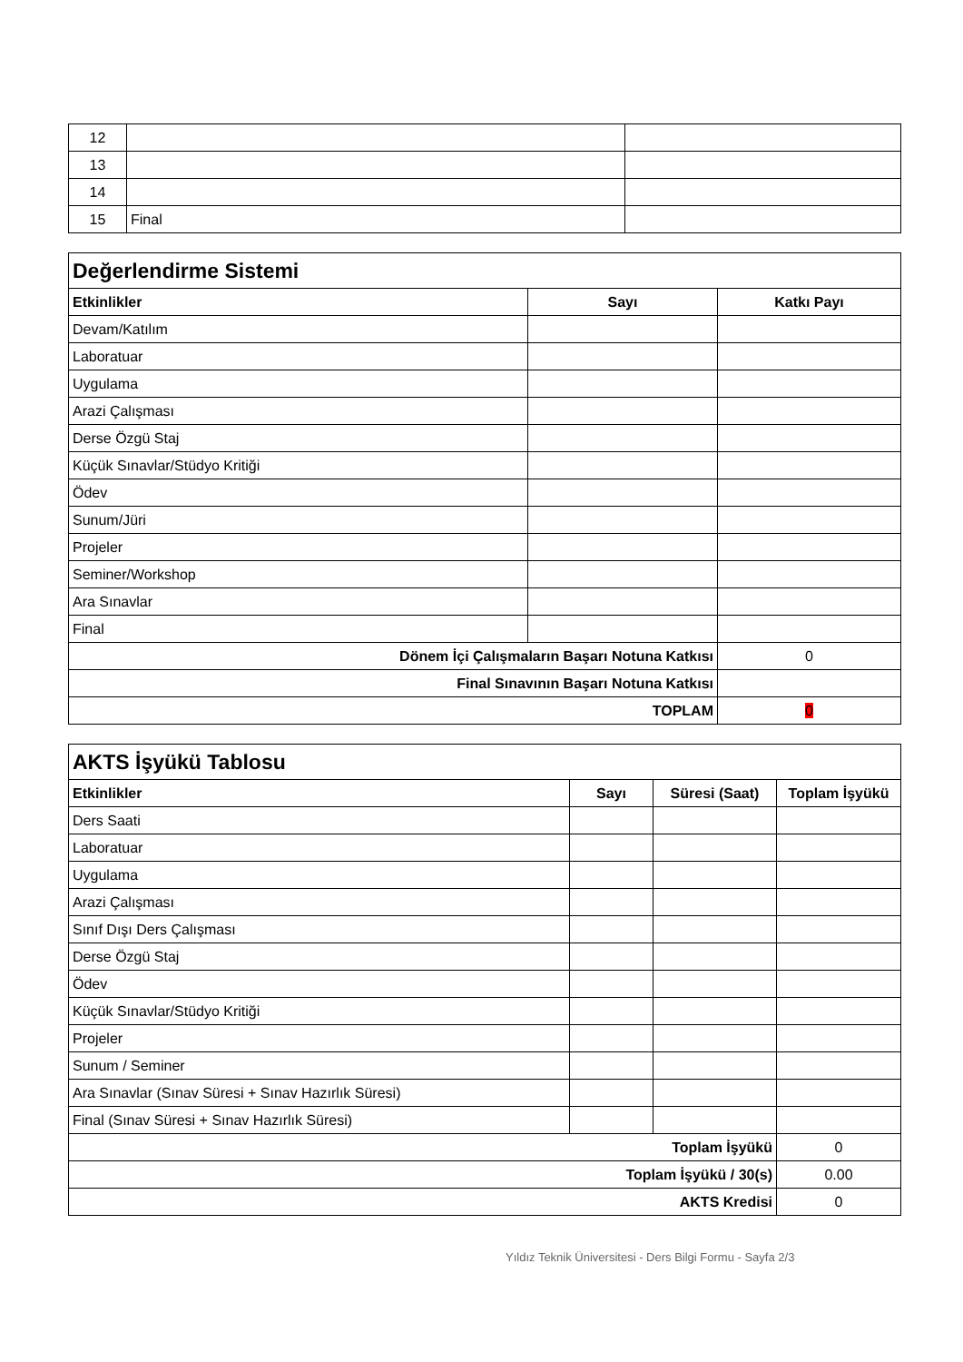| 12 | | |
| 13 | | |
| 14 | | |
| 15 | Final | |
| Değerlendirme Sistemi | | |
| --- | --- | --- |
| Etkinlikler | Sayı | Katkı Payı |
| Devam/Katılım | | |
| Laboratuar | | |
| Uygulama | | |
| Arazi Çalışması | | |
| Derse Özgü Staj | | |
| Küçük Sınavlar/Stüdyo Kritiği | | |
| Ödev | | |
| Sunum/Jüri | | |
| Projeler | | |
| Seminer/Workshop | | |
| Ara Sınavlar | | |
| Final | | |
| Dönem İçi Çalışmaların Başarı Notuna Katkısı | | 0 |
| Final Sınavının Başarı Notuna Katkısı | | |
| TOPLAM | | 0 |
| AKTS İşyükü Tablosu | | | |
| --- | --- | --- | --- |
| Etkinlikler | Sayı | Süresi (Saat) | Toplam İşyükü |
| Ders Saati | | | |
| Laboratuar | | | |
| Uygulama | | | |
| Arazi Çalışması | | | |
| Sınıf Dışı Ders Çalışması | | | |
| Derse Özgü Staj | | | |
| Ödev | | | |
| Küçük Sınavlar/Stüdyo Kritiği | | | |
| Projeler | | | |
| Sunum / Seminer | | | |
| Ara Sınavlar (Sınav Süresi + Sınav Hazırlık Süresi) | | | |
| Final (Sınav Süresi + Sınav Hazırlık Süresi) | | | |
| Toplam İşyükü | | | 0 |
| Toplam İşyükü / 30(s) | | | 0.00 |
| AKTS Kredisi | | | 0 |
Yıldız Teknik Üniversitesi - Ders Bilgi Formu - Sayfa 2/3